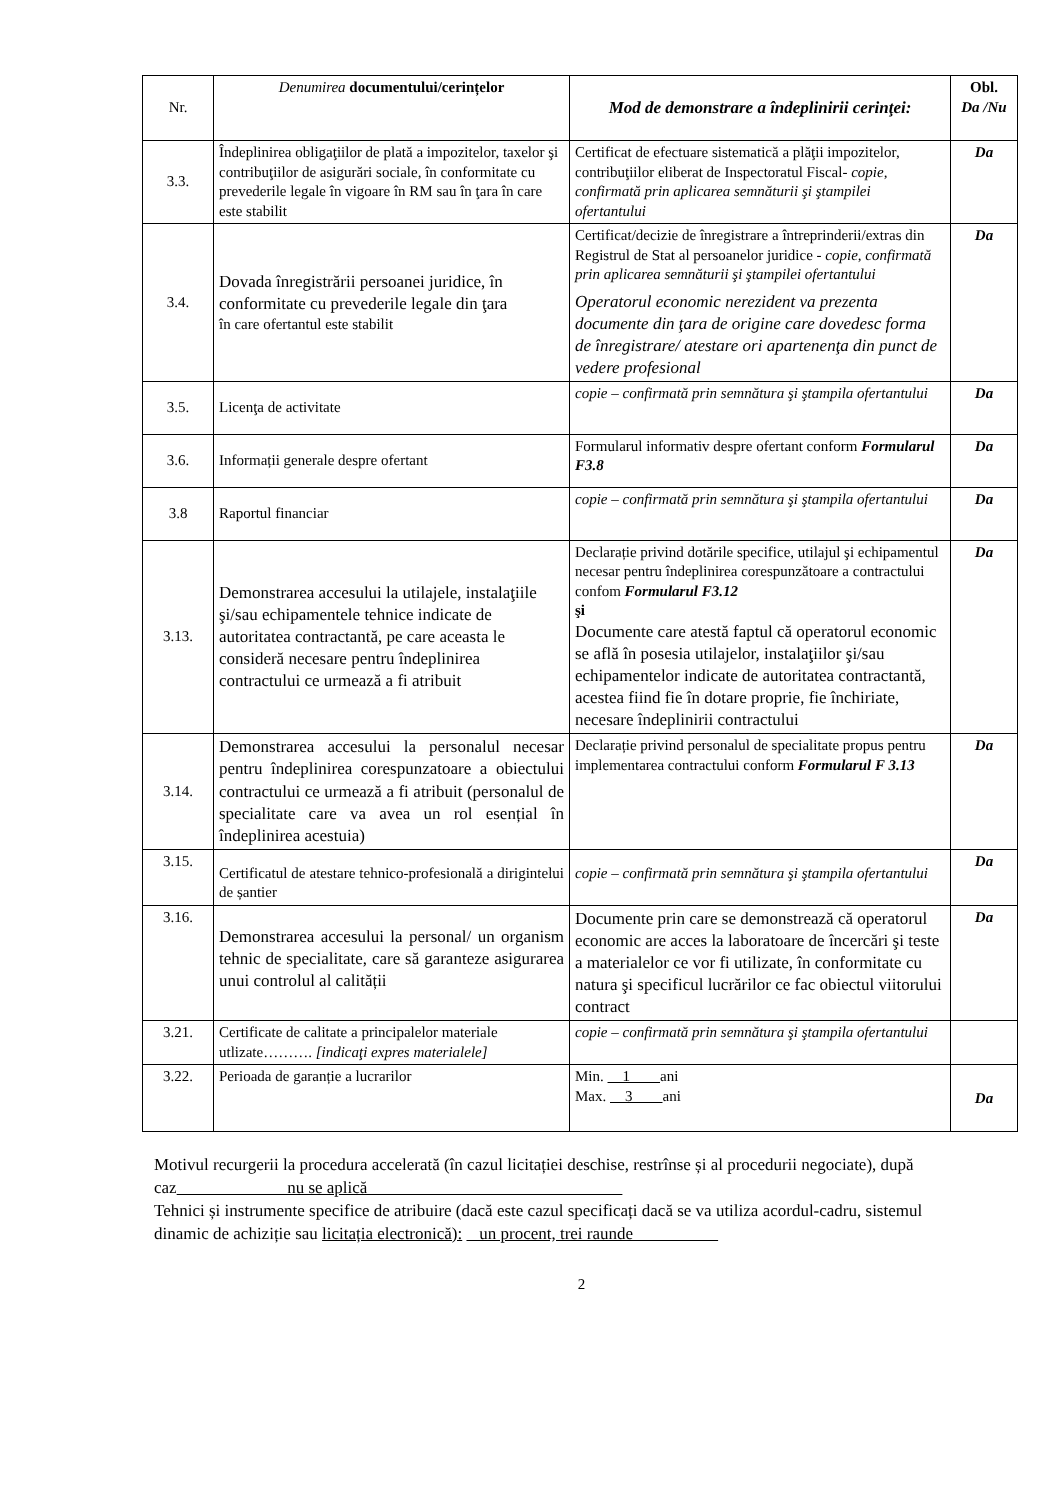| Nr. | Denumirea documentului/cerințelor | Mod de demonstrare a îndeplinirii cerinţei: | Obl. Da /Nu |
| 3.3. | Îndeplinirea obligaţiilor de plată a impozitelor, taxelor şi contribuţiilor de asigurări sociale, în conformitate cu prevederile legale în vigoare în RM sau în ţara în care este stabilit | Certificat de efectuare sistematică a plăţii impozitelor, contribuţiilor eliberat de Inspectoratul Fiscal- copie, confirmată prin aplicarea semnăturii şi ştampilei ofertantului | Da |
| 3.4. | Dovada înregistrării persoanei juridice, în conformitate cu prevederile legale din ţara în care ofertantul este stabilit | Certificat/decizie de înregistrare a întreprinderii/extras din Registrul de Stat al persoanelor juridice - copie, confirmată prin aplicarea semnăturii şi ştampilei ofertantului Operatorul economic nerezident va prezenta documente din ţara de origine care dovedesc forma de înregistrare/ atestare ori apartenenţa din punct de vedere profesional | Da |
| 3.5. | Licenţa de activitate | copie – confirmată prin semnătura şi ştampila ofertantului | Da |
| 3.6. | Informații generale despre ofertant | Formularul informativ despre ofertant conform Formularul F3.8 | Da |
| 3.8 | Raportul financiar | copie – confirmată prin semnătura şi ştampila ofertantului | Da |
| 3.13. | Demonstrarea accesului la utilajele, instalaţiile şi/sau echipamentele tehnice indicate de autoritatea contractantă, pe care aceasta le consideră necesare pentru îndeplinirea contractului ce urmează a fi atribuit | Declarație privind dotările specifice, utilajul şi echipamentul necesar pentru îndeplinirea corespunzătoare a contractului confom Formularul F3.12 şi Documente care atestă faptul că operatorul economic se află în posesia utilajelor, instalaţiilor şi/sau echipamentelor indicate de autoritatea contractantă, acestea fiind fie în dotare proprie, fie închiriate, necesare îndeplinirii contractului | Da |
| 3.14. | Demonstrarea accesului la personalul necesar pentru îndeplinirea corespunzatoare a obiectului contractului ce urmează a fi atribuit (personalul de specialitate care va avea un rol esențial în îndeplinirea acestuia) | Declarație privind personalul de specialitate propus pentru implementarea contractului conform Formularul F 3.13 | Da |
| 3.15. | Certificatul de atestare tehnico-profesională a dirigintelui de șantier | copie – confirmată prin semnătura şi ştampila ofertantului | Da |
| 3.16. | Demonstrarea accesului la personal/ un organism tehnic de specialitate, care să garanteze asigurarea unui controlul al calității | Documente prin care se demonstrează că operatorul economic are acces la laboratoare de încercări şi teste a materialelor ce vor fi utilizate, în conformitate cu natura şi specificul lucrărilor ce fac obiectul viitorului contract | Da |
| 3.21. | Certificate de calitate a principalelor materiale utlizate………. [indicaţi expres materialele] | copie – confirmată prin semnătura şi ştampila ofertantului | |
| 3.22. | Perioada de garanție a lucrarilor | Min. 1 ani Max. 3 ani | Da |
Motivul recurgerii la procedura accelerată (în cazul licitației deschise, restrînse și al procedurii negociate), după caz nu se aplică
Tehnici și instrumente specifice de atribuire (dacă este cazul specificați dacă se va utiliza acordul-cadru, sistemul dinamic de achiziție sau licitația electronică): un procent, trei raunde
2